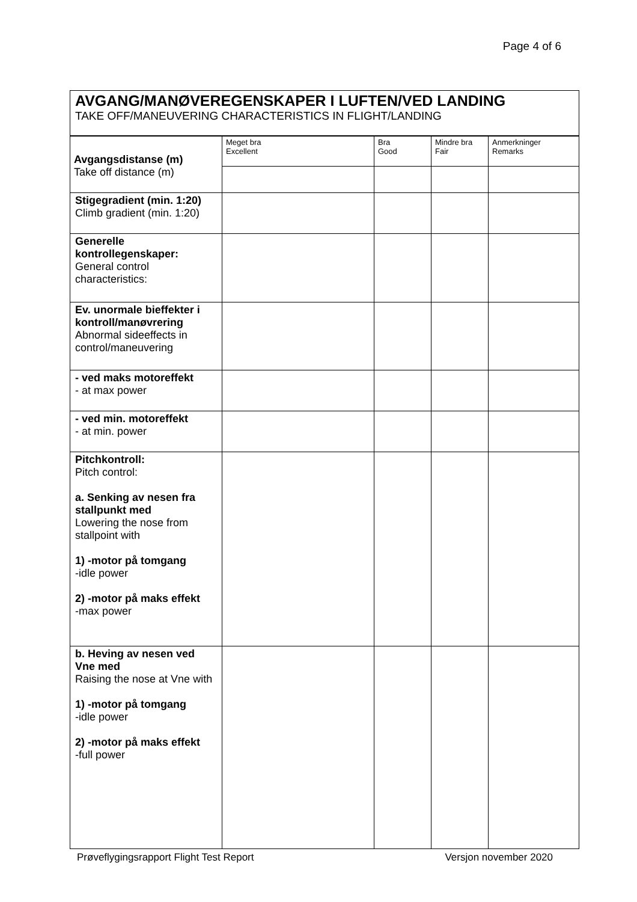Page 4 of 6
AVGANG/MANØVEREGENSKAPER I LUFTEN/VED LANDING
TAKE OFF/MANEUVERING CHARACTERISTICS IN FLIGHT/LANDING
| Avgangsdistanse (m) Take off distance (m) | Meget bra Excellent | Bra Good | Mindre bra Fair | Anmerkninger Remarks |
| Stigegradient (min. 1:20) Climb gradient (min. 1:20) | | | | |
| Generelle kontrollegenskaper: General control characteristics: | | | | |
| Ev. unormale bieffekter i kontroll/manøvrering Abnormal sideeffects in control/maneuvering | | | | |
| - ved maks motoreffekt - at max power | | | | |
| - ved min. motoreffekt - at min. power | | | | |
| Pitchkontroll: Pitch control: a. Senking av nesen fra stallpunkt med Lowering the nose from stallpoint with 1) -motor på tomgang -idle power 2) -motor på maks effekt -max power | | | | |
| b. Heving av nesen ved Vne med Raising the nose at Vne with 1) -motor på tomgang -idle power 2) -motor på maks effekt -full power | | | | |
Prøveflygingsrapport Flight Test Report Versjon november 2020